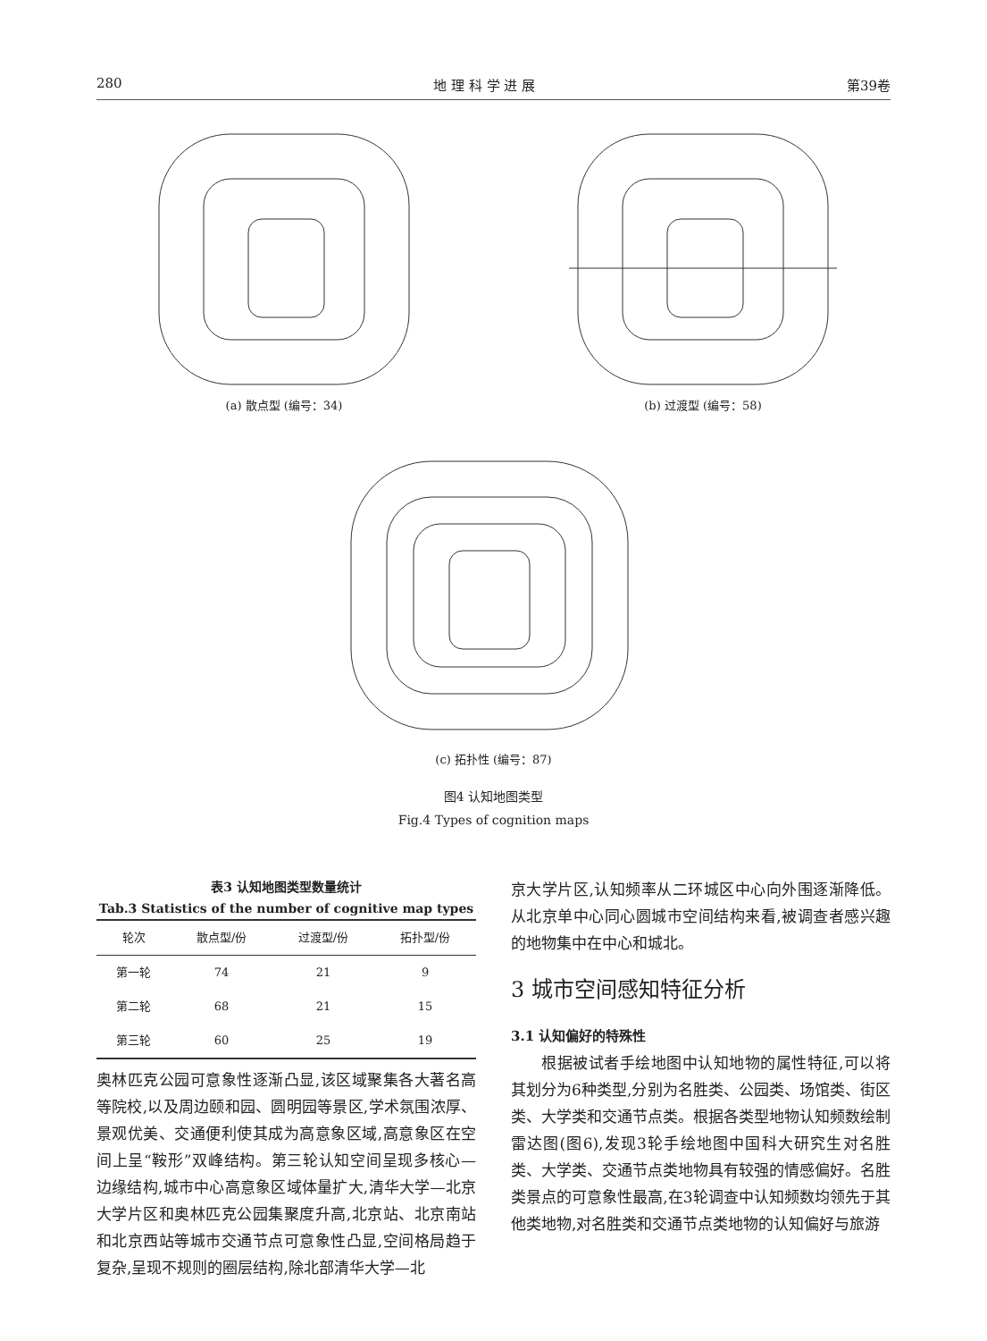280 地 理 科 学 进 展 第39卷
(a) 散点型 (编号：34) (b) 过渡型 (编号：58)
(c) 拓扑性 (编号：87)
图4 认知地图类型
Fig.4 Types of cognition maps
表3 认知地图类型数量统计
Tab.3 Statistics of the number of cognitive map types
| 轮次 | 散点型/份 | 过渡型/份 | 拓扑型/份 |
| --- | --- | --- | --- |
| 第一轮 | 74 | 21 | 9 |
| 第二轮 | 68 | 21 | 15 |
| 第三轮 | 60 | 25 | 19 |
奥林匹克公园可意象性逐渐凸显,该区域聚集各大著名高等院校,以及周边颐和园、圆明园等景区,学术氛围浓厚、景观优美、交通便利使其成为高意象区域,高意象区在空间上呈“鞍形”双峰结构。第三轮认知空间呈现多核心—边缘结构,城市中心高意象区域体量扩大,清华大学—北京大学片区和奥林匹克公园集聚度升高,北京站、北京南站和北京西站等城市交通节点可意象性凸显,空间格局趋于复杂,呈现不规则的圈层结构,除北部清华大学—北
京大学片区,认知频率从二环城区中心向外围逐渐降低。从北京单中心同心圆城市空间结构来看,被调查者感兴趣的地物集中在中心和城北。
3 城市空间感知特征分析
3.1 认知偏好的特殊性
根据被试者手绘地图中认知地物的属性特征,可以将其划分为6种类型,分别为名胜类、公园类、场馆类、街区类、大学类和交通节点类。根据各类型地物认知频数绘制雷达图(图6),发现3轮手绘地图中国科大研究生对名胜类、大学类、交通节点类地物具有较强的情感偏好。名胜类景点的可意象性最高,在3轮调查中认知频数均领先于其他类地物,对名胜类和交通节点类地物的认知偏好与旅游